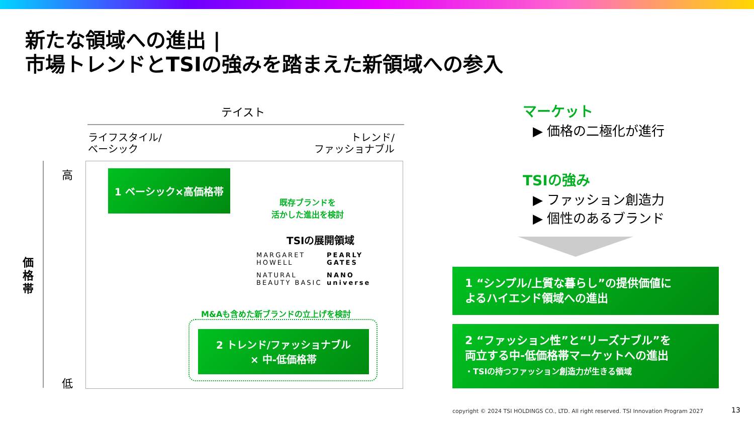新たな領域への進出 |
市場トレンドとTSIの強みを踏まえた新領域への参入
テイスト
ライフスタイル/
ベーシック
トレンド/
ファッショナブル
価格帯
高
低
1 ベーシック×高価格帯
既存ブランドを
活かした進出を検討
TSIの展開領域
MARGARET HOWELL
PEARLY GATES
NATURAL BEAUTY BASIC
NANO universe
M&Aも含めた新ブランドの立上げを検討
2 トレンド/ファッショナブル
× 中-低価格帯
マーケット
▶ 価格の二極化が進行
TSIの強み
▶ ファッション創造力
▶ 個性のあるブランド
1 “シンプル/上質な暮らし”の提供価値に
よるハイエンド領域への進出
2 “ファッション性”と“リーズナブル”を
両立する中-低価格帯マーケットへの進出
・TSIの持つファッション創造力が生きる領域
copyright © 2024 TSI HOLDINGS CO., LTD. All right reserved. TSI Innovation Program 2027
13